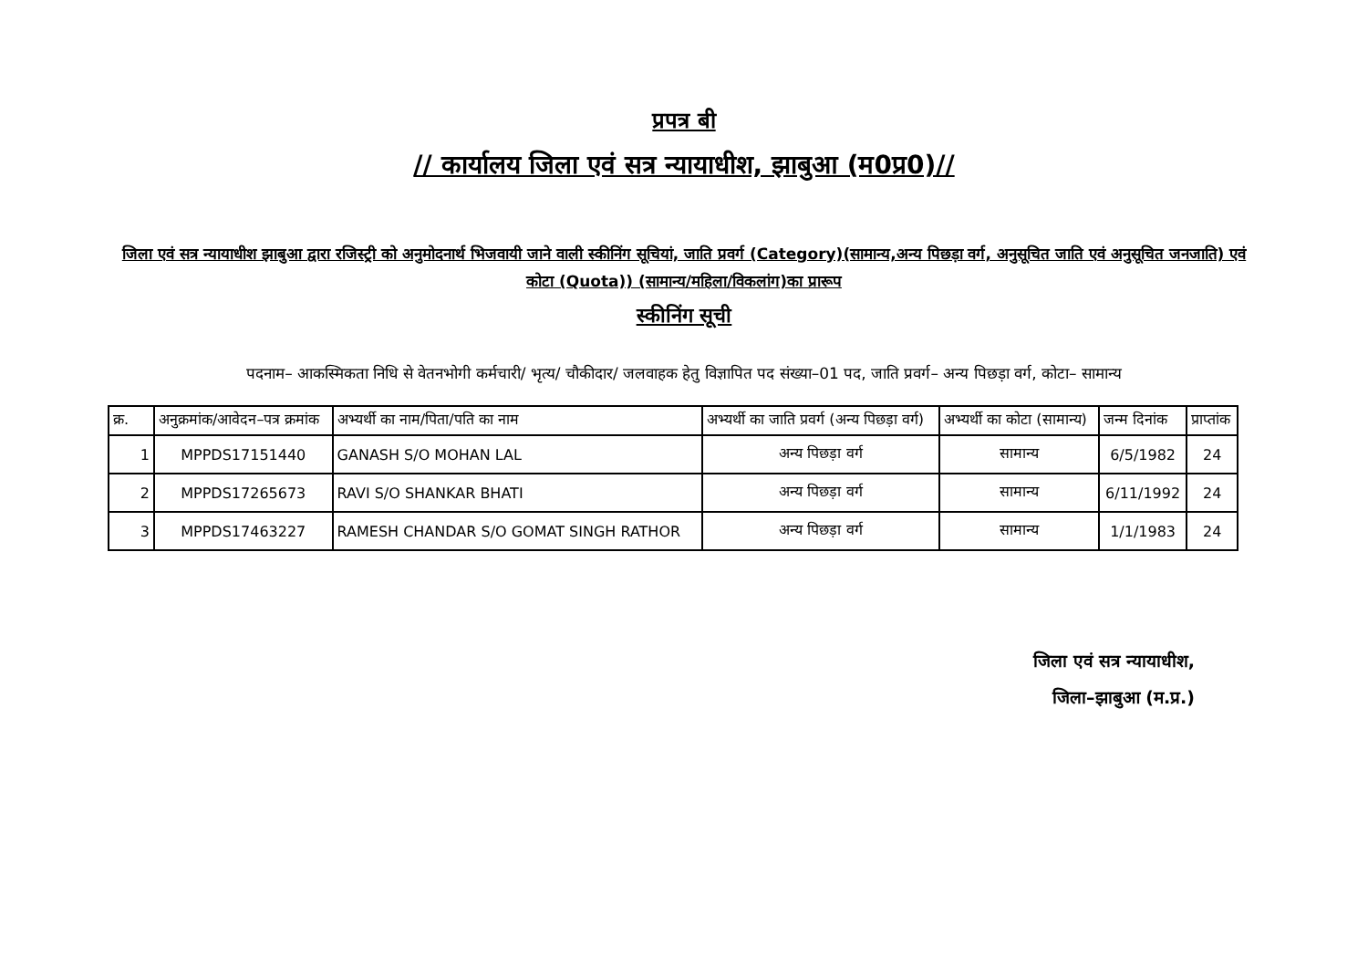प्रपत्र बी
// कार्यालय जिला एवं सत्र न्यायाधीश, झाबुआ (म0प्र0)//
जिला एवं सत्र न्यायाधीश झाबुआ द्वारा रजिस्ट्री को अनुमोदनार्थ भिजवायी जाने वाली स्कीनिंग सूचियां, जाति प्रवर्ग (Category)(सामान्य,अन्य पिछड़ा वर्ग, अनुसूचित जाति एवं अनुसूचित जनजाति) एवं कोटा (Quota)) (सामान्य/महिला/विकलांग)का प्रारूप
स्कीनिंग सूची
पदनाम– आकस्मिकता निधि से वेतनभोगी कर्मचारी/ भृत्य/ चौकीदार/ जलवाहक हेतु विज्ञापित पद संख्या–01 पद, जाति प्रवर्ग– अन्य पिछड़ा वर्ग, कोटा– सामान्य
| क्र. | अनुक्रमांक/आवेदन–पत्र क्रमांक | अभ्यर्थी का नाम/पिता/पति का नाम | अभ्यर्थी का जाति प्रवर्ग (अन्य पिछड़ा वर्ग) | अभ्यर्थी का कोटा (सामान्य) | जन्म दिनांक | प्राप्तांक |
| --- | --- | --- | --- | --- | --- | --- |
| 1 | MPPDS17151440 | GANASH S/O MOHAN LAL | अन्य पिछड़ा वर्ग | सामान्य | 6/5/1982 | 24 |
| 2 | MPPDS17265673 | RAVI S/O SHANKAR BHATI | अन्य पिछड़ा वर्ग | सामान्य | 6/11/1992 | 24 |
| 3 | MPPDS17463227 | RAMESH CHANDAR S/O GOMAT SINGH RATHOR | अन्य पिछड़ा वर्ग | सामान्य | 1/1/1983 | 24 |
जिला एवं सत्र न्यायाधीश,
जिला–झाबुआ (म.प्र.)